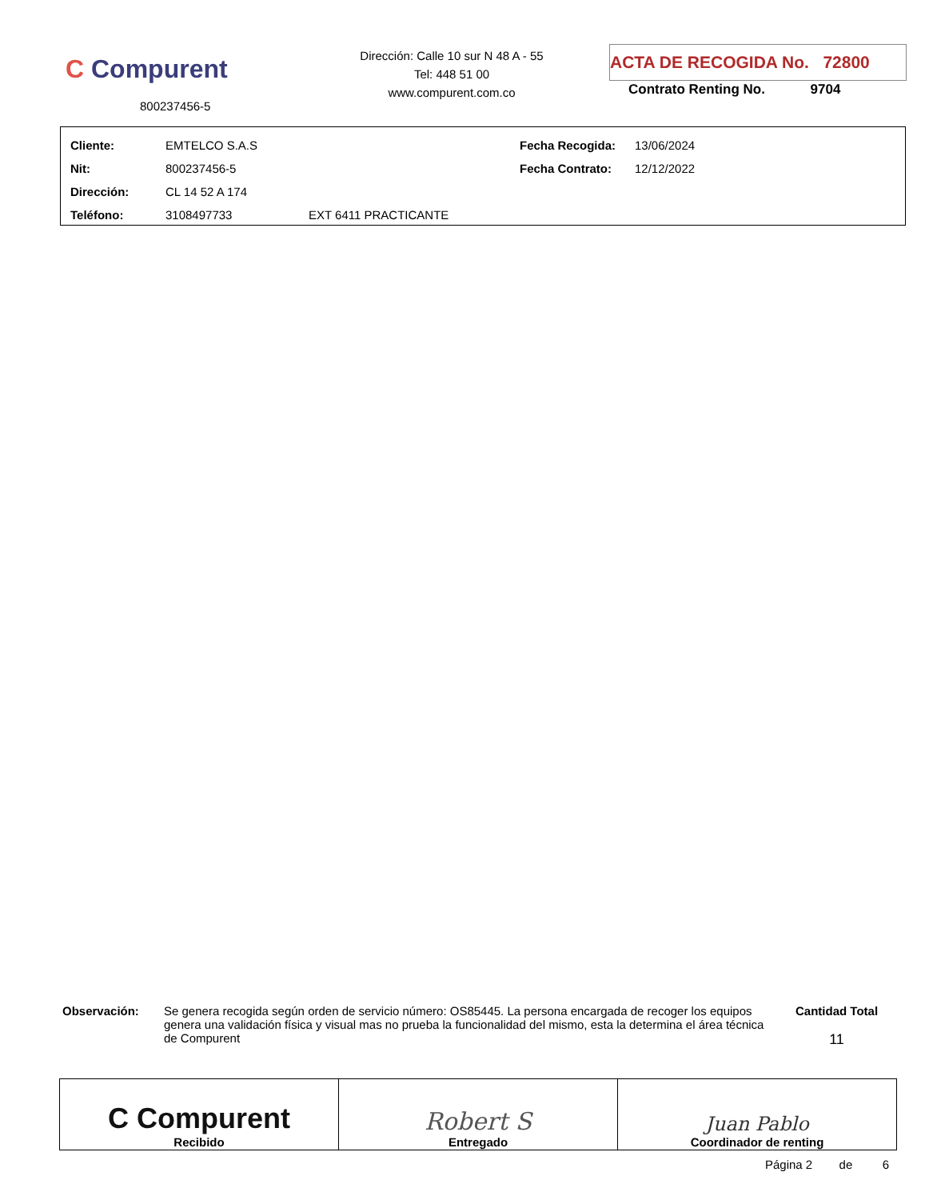C Compurent
800237456-5
Dirección: Calle 10 sur N 48 A - 55
Tel: 448 51 00
www.compurent.com.co
ACTA DE RECOGIDA No. 72800
Contrato Renting No. 9704
| Cliente: | EMTELCO S.A.S | | Fecha Recogida: | 13/06/2024 |
| Nit: | 800237456-5 | | Fecha Contrato: | 12/12/2022 |
| Dirección: | CL 14 52 A 174 | | | |
| Teléfono: | 3108497733 | EXT 6411 PRACTICANTE | | |
Observación: Se genera recogida según orden de servicio número: OS85445. La persona encargada de recoger los equipos genera una validación física y visual mas no prueba la funcionalidad del mismo, esta la determina el área técnica de Compurent
Cantidad Total
11
| C Compurent Recibido | Robert S Entregado | Juan Pablo Coordinador de renting |
Página 2 de 6